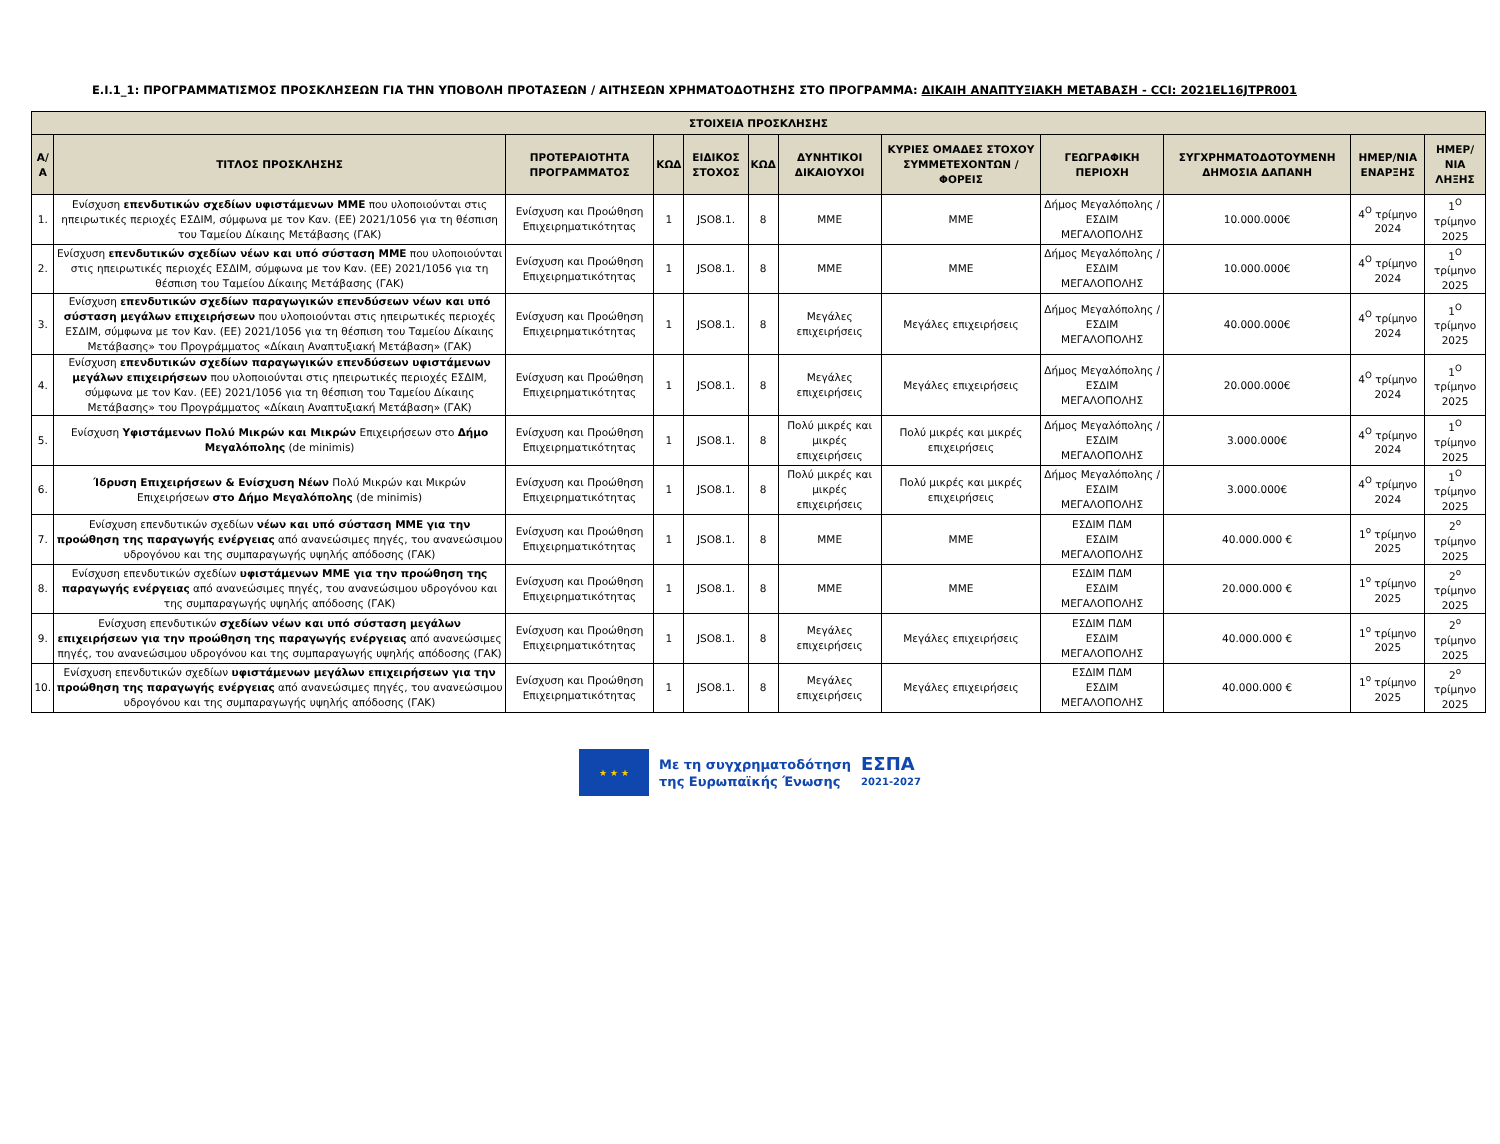Ε.Ι.1_1: ΠΡΟΓΡΑΜΜΑΤΙΣΜΟΣ ΠΡΟΣΚΛΗΣΕΩΝ ΓΙΑ ΤΗΝ ΥΠΟΒΟΛΗ ΠΡΟΤΑΣΕΩΝ / ΑΙΤΗΣΕΩΝ ΧΡΗΜΑΤΟΔΟΤΗΣΗΣ ΣΤΟ ΠΡΟΓΡΑΜΜΑ: ΔΙΚΑΙΗ ΑΝΑΠΤΥΞΙΑΚΗ ΜΕΤΑΒΑΣΗ - CCI: 2021EL16JTPR001
| ΣΤΟΙΧΕΙΑ ΠΡΟΣΚΛΗΣΗΣ | | | | | | | | | | | |
| --- | --- | --- | --- | --- | --- | --- | --- | --- | --- | --- | --- |
| Α/Α | ΤΙΤΛΟΣ ΠΡΟΣΚΛΗΣΗΣ | ΠΡΟΤΕΡΑΙΟΤΗΤΑ ΠΡΟΓΡΑΜΜΑΤΟΣ | ΚΩΔ | ΕΙΔΙΚΟΣ ΣΤΟΧΟΣ | ΚΩΔ | ΔΥΝΗΤΙΚΟΙ ΔΙΚΑΙΟΥΧΟΙ | ΚΥΡΙΕΣ ΟΜΑΔΕΣ ΣΤΟΧΟΥ ΣΥΜΜΕΤΕΧΟΝΤΩΝ / ΦΟΡΕΙΣ | ΓΕΩΓΡΑΦΙΚΗ ΠΕΡΙΟΧΗ | ΣΥΓΧΡΗΜΑΤΟΔΟΤΟΥΜΕΝΗ ΔΗΜΟΣΙΑ ΔΑΠΑΝΗ | ΗΜΕΡ/ΝΙΑ ΕΝΑΡΞΗΣ | ΗΜΕΡ/ΝΙΑ ΛΗΞΗΣ |
| 1. | Ενίσχυση επενδυτικών σχεδίων υφιστάμενων ΜΜΕ που υλοποιούνται στις ηπειρωτικές περιοχές ΕΣΔΙΜ, σύμφωνα με τον Καν. (ΕΕ) 2021/1056 για τη θέσπιση του Ταμείου Δίκαιης Μετάβασης (ΓΑΚ) | Ενίσχυση και Προώθηση Επιχειρηματικότητας | 1 | JSO8.1. | 8 | ΜΜΕ | ΜΜΕ | Δήμος Μεγαλόπολης / ΕΣΔΙΜ ΜΕΓΑΛΟΠΟΛΗΣ | 10.000.000€ | 4<sup>Ο</sup> τρίμηνο 2024 | 1<sup>Ο</sup> τρίμηνο 2025 |
| 2. | Ενίσχυση επενδυτικών σχεδίων νέων και υπό σύσταση ΜΜΕ που υλοποιούνται στις ηπειρωτικές περιοχές ΕΣΔΙΜ, σύμφωνα με τον Καν. (ΕΕ) 2021/1056 για τη θέσπιση του Ταμείου Δίκαιης Μετάβασης (ΓΑΚ) | Ενίσχυση και Προώθηση Επιχειρηματικότητας | 1 | JSO8.1. | 8 | ΜΜΕ | ΜΜΕ | Δήμος Μεγαλόπολης / ΕΣΔΙΜ ΜΕΓΑΛΟΠΟΛΗΣ | 10.000.000€ | 4<sup>Ο</sup> τρίμηνο 2024 | 1<sup>Ο</sup> τρίμηνο 2025 |
| 3. | Ενίσχυση επενδυτικών σχεδίων παραγωγικών επενδύσεων νέων και υπό σύσταση μεγάλων επιχειρήσεων που υλοποιούνται στις ηπειρωτικές περιοχές ΕΣΔΙΜ, σύμφωνα με τον Καν. (ΕΕ) 2021/1056 για τη θέσπιση του Ταμείου Δίκαιης Μετάβασης» του Προγράμματος «Δίκαιη Αναπτυξιακή Μετάβαση» (ΓΑΚ) | Ενίσχυση και Προώθηση Επιχειρηματικότητας | 1 | JSO8.1. | 8 | Μεγάλες επιχειρήσεις | Μεγάλες επιχειρήσεις | Δήμος Μεγαλόπολης / ΕΣΔΙΜ ΜΕΓΑΛΟΠΟΛΗΣ | 40.000.000€ | 4<sup>Ο</sup> τρίμηνο 2024 | 1<sup>Ο</sup> τρίμηνο 2025 |
| 4. | Ενίσχυση επενδυτικών σχεδίων παραγωγικών επενδύσεων υφιστάμενων μεγάλων επιχειρήσεων που υλοποιούνται στις ηπειρωτικές περιοχές ΕΣΔΙΜ, σύμφωνα με τον Καν. (ΕΕ) 2021/1056 για τη θέσπιση του Ταμείου Δίκαιης Μετάβασης» του Προγράμματος «Δίκαιη Αναπτυξιακή Μετάβαση» (ΓΑΚ) | Ενίσχυση και Προώθηση Επιχειρηματικότητας | 1 | JSO8.1. | 8 | Μεγάλες επιχειρήσεις | Μεγάλες επιχειρήσεις | Δήμος Μεγαλόπολης / ΕΣΔΙΜ ΜΕΓΑΛΟΠΟΛΗΣ | 20.000.000€ | 4<sup>Ο</sup> τρίμηνο 2024 | 1<sup>Ο</sup> τρίμηνο 2025 |
| 5. | Ενίσχυση Υφιστάμενων Πολύ Μικρών και Μικρών Επιχειρήσεων στο Δήμο Μεγαλόπολης (de minimis) | Ενίσχυση και Προώθηση Επιχειρηματικότητας | 1 | JSO8.1. | 8 | Πολύ μικρές και μικρές επιχειρήσεις | Πολύ μικρές και μικρές επιχειρήσεις | Δήμος Μεγαλόπολης / ΕΣΔΙΜ ΜΕΓΑΛΟΠΟΛΗΣ | 3.000.000€ | 4<sup>Ο</sup> τρίμηνο 2024 | 1<sup>Ο</sup> τρίμηνο 2025 |
| 6. | Ίδρυση Επιχειρήσεων & Ενίσχυση Νέων Πολύ Μικρών και Μικρών Επιχειρήσεων στο Δήμο Μεγαλόπολης (de minimis) | Ενίσχυση και Προώθηση Επιχειρηματικότητας | 1 | JSO8.1. | 8 | Πολύ μικρές και μικρές επιχειρήσεις | Πολύ μικρές και μικρές επιχειρήσεις | Δήμος Μεγαλόπολης / ΕΣΔΙΜ ΜΕΓΑΛΟΠΟΛΗΣ | 3.000.000€ | 4<sup>Ο</sup> τρίμηνο 2024 | 1<sup>Ο</sup> τρίμηνο 2025 |
| 7. | Ενίσχυση επενδυτικών σχεδίων νέων και υπό σύσταση ΜΜΕ για την προώθηση της παραγωγής ενέργειας από ανανεώσιμες πηγές, του ανανεώσιμου υδρογόνου και της συμπαραγωγής υψηλής απόδοσης (ΓΑΚ) | Ενίσχυση και Προώθηση Επιχειρηματικότητας | 1 | JSO8.1. | 8 | ΜΜΕ | ΜΜΕ | ΕΣΔΙΜ ΠΔΜ ΕΣΔΙΜ ΜΕΓΑΛΟΠΟΛΗΣ | 40.000.000 € | 1<sup>ο</sup> τρίμηνο 2025 | 2<sup>ο</sup> τρίμηνο 2025 |
| 8. | Ενίσχυση επενδυτικών σχεδίων υφιστάμενων ΜΜΕ για την προώθηση της παραγωγής ενέργειας από ανανεώσιμες πηγές, του ανανεώσιμου υδρογόνου και της συμπαραγωγής υψηλής απόδοσης (ΓΑΚ) | Ενίσχυση και Προώθηση Επιχειρηματικότητας | 1 | JSO8.1. | 8 | ΜΜΕ | ΜΜΕ | ΕΣΔΙΜ ΠΔΜ ΕΣΔΙΜ ΜΕΓΑΛΟΠΟΛΗΣ | 20.000.000 € | 1<sup>ο</sup> τρίμηνο 2025 | 2<sup>ο</sup> τρίμηνο 2025 |
| 9. | Ενίσχυση επενδυτικών σχεδίων νέων και υπό σύσταση μεγάλων επιχειρήσεων για την προώθηση της παραγωγής ενέργειας από ανανεώσιμες πηγές, του ανανεώσιμου υδρογόνου και της συμπαραγωγής υψηλής απόδοσης (ΓΑΚ) | Ενίσχυση και Προώθηση Επιχειρηματικότητας | 1 | JSO8.1. | 8 | Μεγάλες επιχειρήσεις | Μεγάλες επιχειρήσεις | ΕΣΔΙΜ ΠΔΜ ΕΣΔΙΜ ΜΕΓΑΛΟΠΟΛΗΣ | 40.000.000 € | 1<sup>ο</sup> τρίμηνο 2025 | 2<sup>ο</sup> τρίμηνο 2025 |
| 10. | Ενίσχυση επενδυτικών σχεδίων υφιστάμενων μεγάλων επιχειρήσεων για την προώθηση της παραγωγής ενέργειας από ανανεώσιμες πηγές, του ανανεώσιμου υδρογόνου και της συμπαραγωγής υψηλής απόδοσης (ΓΑΚ) | Ενίσχυση και Προώθηση Επιχειρηματικότητας | 1 | JSO8.1. | 8 | Μεγάλες επιχειρήσεις | Μεγάλες επιχειρήσεις | ΕΣΔΙΜ ΠΔΜ ΕΣΔΙΜ ΜΕΓΑΛΟΠΟΛΗΣ | 40.000.000 € | 1<sup>ο</sup> τρίμηνο 2025 | 2<sup>ο</sup> τρίμηνο 2025 |
★ ★ ★
Με τη συγχρηματοδότηση
της Ευρωπαϊκής Ένωσης
ΕΣΠΑ
2021-2027